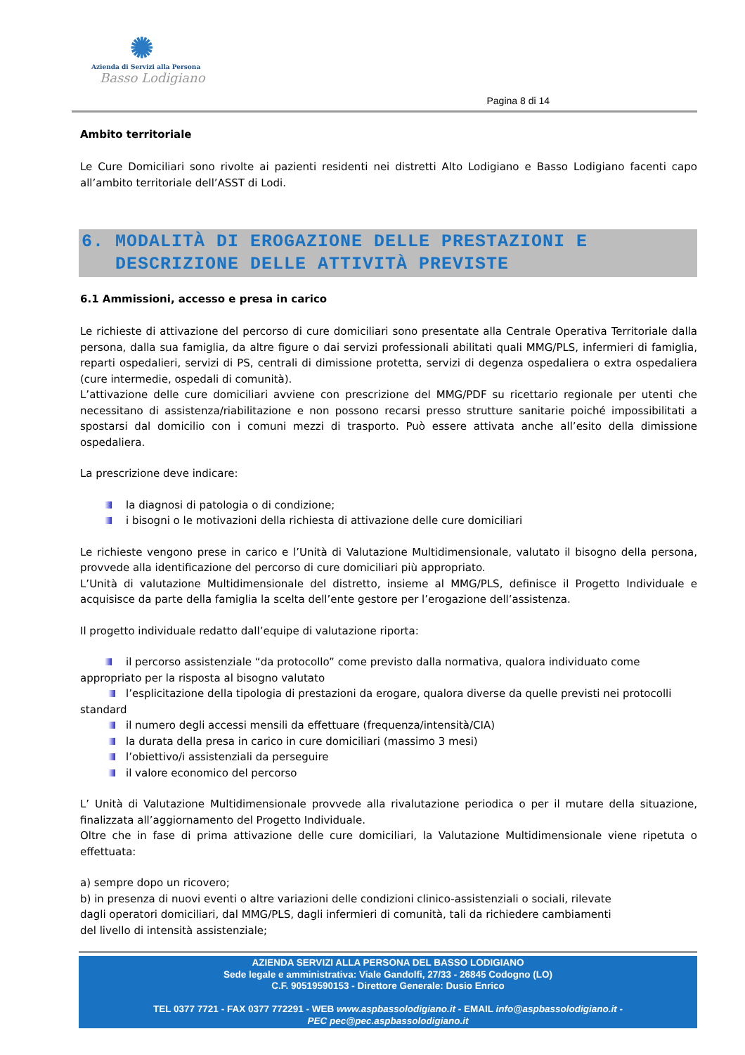✺
Azienda di Servizi alla Persona
Basso Lodigiano
Pagina 8 di 14
Ambito territoriale
Le Cure Domiciliari sono rivolte ai pazienti residenti nei distretti Alto Lodigiano e Basso Lodigiano facenti capo all’ambito territoriale dell’ASST di Lodi.
6. MODALITÀ DI EROGAZIONE DELLE PRESTAZIONI E
DESCRIZIONE DELLE ATTIVITÀ PREVISTE
6.1 Ammissioni, accesso e presa in carico
Le richieste di attivazione del percorso di cure domiciliari sono presentate alla Centrale Operativa Territoriale dalla persona, dalla sua famiglia, da altre figure o dai servizi professionali abilitati quali MMG/PLS, infermieri di famiglia, reparti ospedalieri, servizi di PS, centrali di dimissione protetta, servizi di degenza ospedaliera o extra ospedaliera (cure intermedie, ospedali di comunità).
L’attivazione delle cure domiciliari avviene con prescrizione del MMG/PDF su ricettario regionale per utenti che necessitano di assistenza/riabilitazione e non possono recarsi presso strutture sanitarie poiché impossibilitati a spostarsi dal domicilio con i comuni mezzi di trasporto. Può essere attivata anche all’esito della dimissione ospedaliera.
La prescrizione deve indicare:
la diagnosi di patologia o di condizione;
i bisogni o le motivazioni della richiesta di attivazione delle cure domiciliari
Le richieste vengono prese in carico e l’Unità di Valutazione Multidimensionale, valutato il bisogno della persona, provvede alla identificazione del percorso di cure domiciliari più appropriato.
L’Unità di valutazione Multidimensionale del distretto, insieme al MMG/PLS, definisce il Progetto Individuale e acquisisce da parte della famiglia la scelta dell’ente gestore per l’erogazione dell’assistenza.
Il progetto individuale redatto dall’equipe di valutazione riporta:
il percorso assistenziale “da protocollo” come previsto dalla normativa, qualora individuato come appropriato per la risposta al bisogno valutato
l’esplicitazione della tipologia di prestazioni da erogare, qualora diverse da quelle previsti nei protocolli standard
il numero degli accessi mensili da effettuare (frequenza/intensità/CIA)
la durata della presa in carico in cure domiciliari (massimo 3 mesi)
l’obiettivo/i assistenziali da perseguire
il valore economico del percorso
L’ Unità di Valutazione Multidimensionale provvede alla rivalutazione periodica o per il mutare della situazione, finalizzata all’aggiornamento del Progetto Individuale.
Oltre che in fase di prima attivazione delle cure domiciliari, la Valutazione Multidimensionale viene ripetuta o effettuata:
a) sempre dopo un ricovero;
b) in presenza di nuovi eventi o altre variazioni delle condizioni clinico-assistenziali o sociali, rilevate
dagli operatori domiciliari, dal MMG/PLS, dagli infermieri di comunità, tali da richiedere cambiamenti
del livello di intensità assistenziale;
AZIENDA SERVIZI ALLA PERSONA DEL BASSO LODIGIANO
Sede legale e amministrativa: Viale Gandolfi, 27/33 - 26845 Codogno (LO)
C.F. 90519590153 - Direttore Generale: Dusio Enrico
TEL 0377 7721 - FAX 0377 772291 - WEB www.aspbassolodigiano.it - EMAIL info@aspbassolodigiano.it -
PEC pec@pec.aspbassolodigiano.it